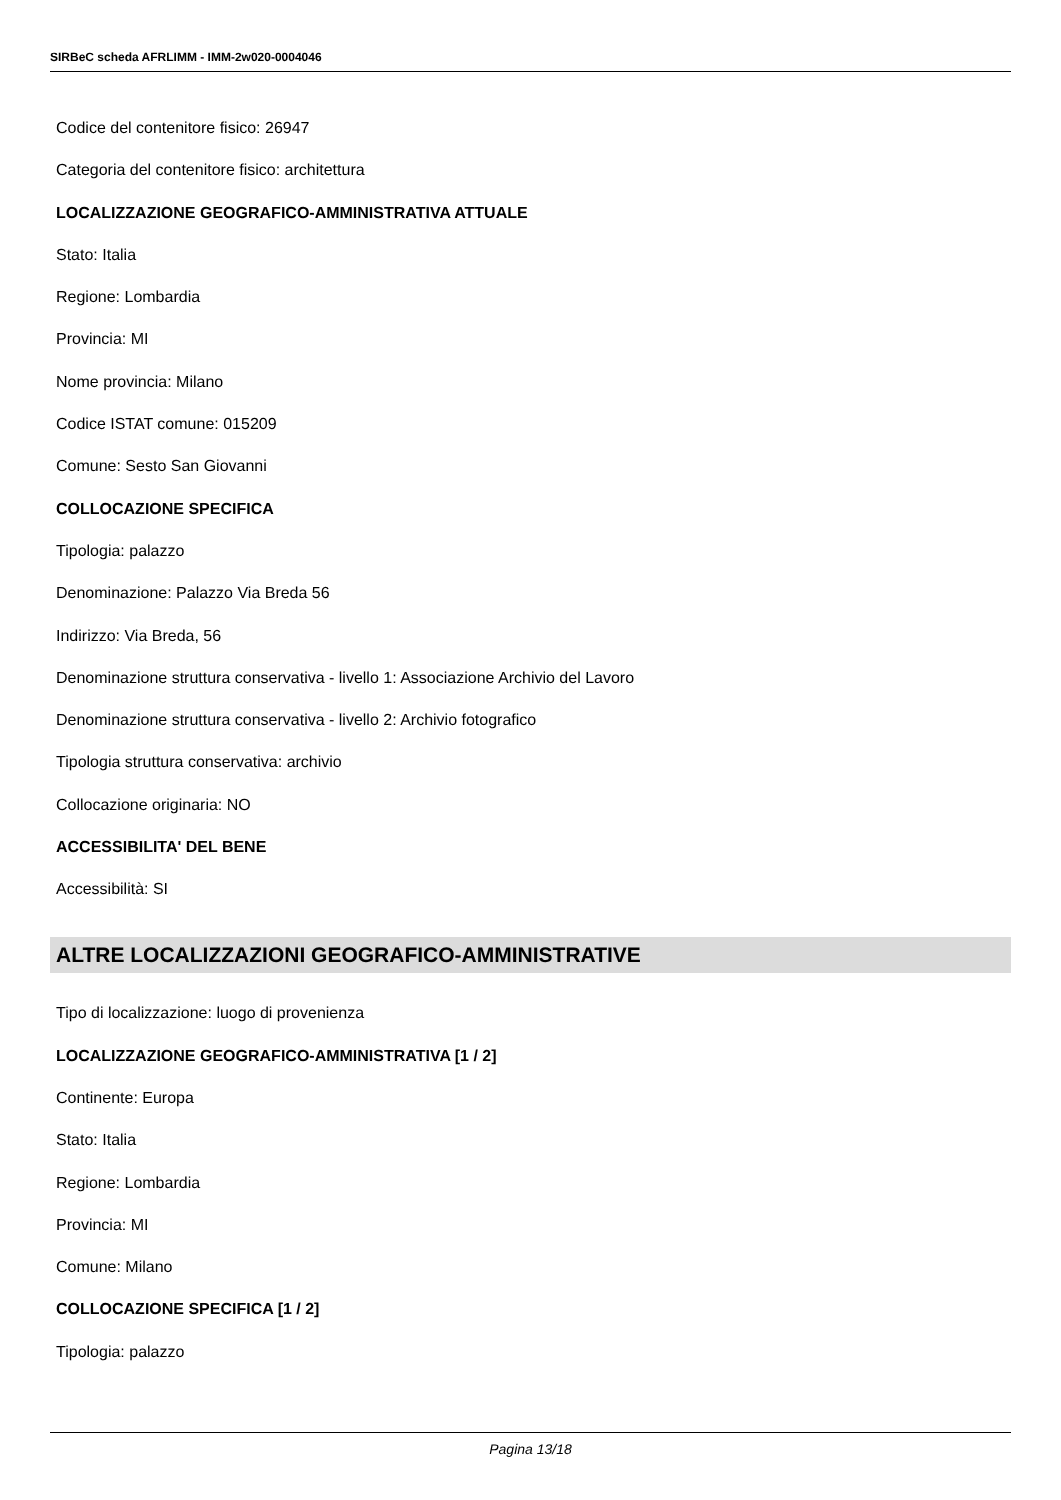SIRBeC scheda AFRLIMM - IMM-2w020-0004046
Codice del contenitore fisico: 26947
Categoria del contenitore fisico: architettura
LOCALIZZAZIONE GEOGRAFICO-AMMINISTRATIVA ATTUALE
Stato: Italia
Regione: Lombardia
Provincia: MI
Nome provincia: Milano
Codice ISTAT comune: 015209
Comune: Sesto San Giovanni
COLLOCAZIONE SPECIFICA
Tipologia: palazzo
Denominazione: Palazzo Via Breda 56
Indirizzo: Via Breda, 56
Denominazione struttura conservativa - livello 1: Associazione Archivio del Lavoro
Denominazione struttura conservativa - livello 2: Archivio fotografico
Tipologia struttura conservativa: archivio
Collocazione originaria: NO
ACCESSIBILITA' DEL BENE
Accessibilità: SI
ALTRE LOCALIZZAZIONI GEOGRAFICO-AMMINISTRATIVE
Tipo di localizzazione: luogo di provenienza
LOCALIZZAZIONE GEOGRAFICO-AMMINISTRATIVA [1 / 2]
Continente: Europa
Stato: Italia
Regione: Lombardia
Provincia: MI
Comune: Milano
COLLOCAZIONE SPECIFICA [1 / 2]
Tipologia: palazzo
Pagina 13/18